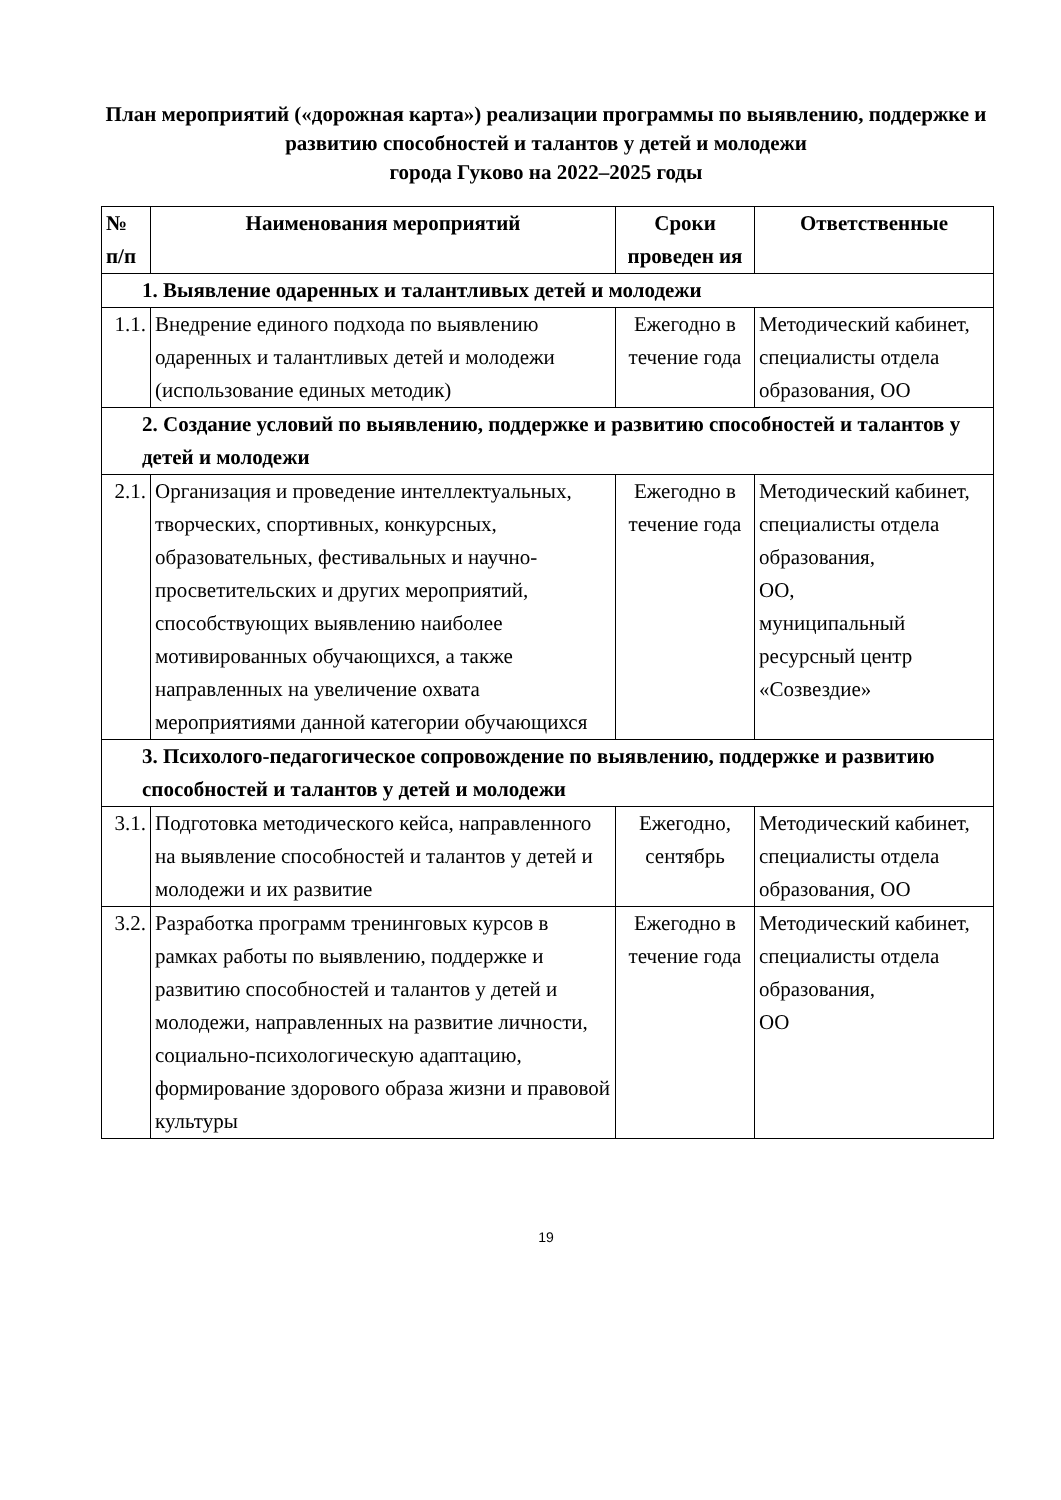План мероприятий («дорожная карта») реализации программы по выявлению, поддержке и развитию способностей и талантов у детей и молодежи
города Гуково на 2022–2025 годы
| № п/п | Наименования мероприятий | Сроки проведен ия | Ответственные |
| --- | --- | --- | --- |
| 1. Выявление одаренных и талантливых детей и молодежи | | | |
| 1.1. | Внедрение единого подхода по выявлению одаренных и талантливых детей и молодежи (использование единых методик) | Ежегодно в течение года | Методический кабинет, специалисты отдела образования, ОО |
| 2. Создание условий по выявлению, поддержке и развитию способностей и талантов у детей и молодежи | | | |
| 2.1. | Организация и проведение интеллектуальных, творческих, спортивных, конкурсных, образовательных, фестивальных и научно-просветительских и других мероприятий, способствующих выявлению наиболее мотивированных обучающихся, а также направленных на увеличение охвата мероприятиями данной категории обучающихся | Ежегодно в течение года | Методический кабинет, специалисты отдела образования, ОО, муниципальный ресурсный центр «Созвездие» |
| 3. Психолого-педагогическое сопровождение по выявлению, поддержке и развитию способностей и талантов у детей и молодежи | | | |
| 3.1. | Подготовка методического кейса, направленного на выявление способностей и талантов у детей и молодежи и их развитие | Ежегодно, сентябрь | Методический кабинет, специалисты отдела образования, ОО |
| 3.2. | Разработка программ тренинговых курсов в рамках работы по выявлению, поддержке и развитию способностей и талантов у детей и молодежи, направленных на развитие личности, социально-психологическую адаптацию, формирование здорового образа жизни и правовой культуры | Ежегодно в течение года | Методический кабинет, специалисты отдела образования, ОО |
19